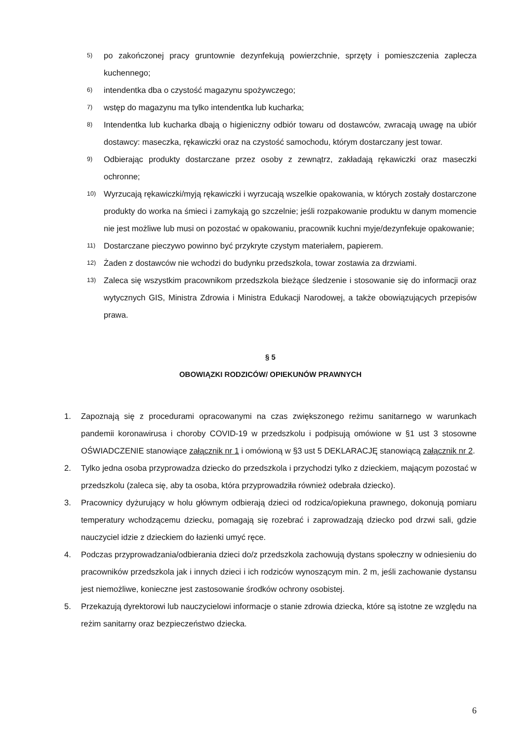5) po zakończonej pracy gruntownie dezynfekują powierzchnie, sprzęty i pomieszczenia zaplecza kuchennego;
6) intendentka dba o czystość magazynu spożywczego;
7) wstęp do magazynu ma tylko intendentka lub kucharka;
8) Intendentka lub kucharka dbają o higieniczny odbiór towaru od dostawców, zwracają uwagę na ubiór dostawcy: maseczka, rękawiczki oraz na czystość samochodu, którym dostarczany jest towar.
9) Odbierając produkty dostarczane przez osoby z zewnątrz, zakładają rękawiczki oraz maseczki ochronne;
10) Wyrzucają rękawiczki/myją rękawiczki i wyrzucają wszelkie opakowania, w których zostały dostarczone produkty do worka na śmieci i zamykają go szczelnie; jeśli rozpakowanie produktu w danym momencie nie jest możliwe lub musi on pozostać w opakowaniu, pracownik kuchni myje/dezynfekuje opakowanie;
11) Dostarczane pieczywo powinno być przykryte czystym materiałem, papierem.
12) Żaden z dostawców nie wchodzi do budynku przedszkola, towar zostawia za drzwiami.
13) Zaleca się wszystkim pracownikom przedszkola bieżące śledzenie i stosowanie się do informacji oraz wytycznych GIS, Ministra Zdrowia i Ministra Edukacji Narodowej, a także obowiązujących przepisów prawa.
§ 5
OBOWIĄZKI RODZICÓW/ OPIEKUNÓW PRAWNYCH
1. Zapoznają się z procedurami opracowanymi na czas zwiększonego reżimu sanitarnego w warunkach pandemii koronawirusa i choroby COVID-19 w przedszkolu i podpisują omówione w §1 ust 3 stosowne OŚWIADCZENIE stanowiące załącznik nr 1 i omówioną w §3 ust 5 DEKLARACJĘ stanowiącą załącznik nr 2.
2. Tylko jedna osoba przyprowadza dziecko do przedszkola i przychodzi tylko z dzieckiem, mającym pozostać w przedszkolu (zaleca się, aby ta osoba, która przyprowadziła również odebrała dziecko).
3. Pracownicy dyżurujący w holu głównym odbierają dzieci od rodzica/opiekuna prawnego, dokonują pomiaru temperatury wchodzącemu dziecku, pomagają się rozebrać i zaprowadzają dziecko pod drzwi sali, gdzie nauczyciel idzie z dzieckiem do łazienki umyć ręce.
4. Podczas przyprowadzania/odbierania dzieci do/z przedszkola zachowują dystans społeczny w odniesieniu do pracowników przedszkola jak i innych dzieci i ich rodziców wynoszącym min. 2 m, jeśli zachowanie dystansu jest niemożliwe, konieczne jest zastosowanie środków ochrony osobistej.
5. Przekazują dyrektorowi lub nauczycielowi informacje o stanie zdrowia dziecka, które są istotne ze względu na reżim sanitarny oraz bezpieczeństwo dziecka.
6